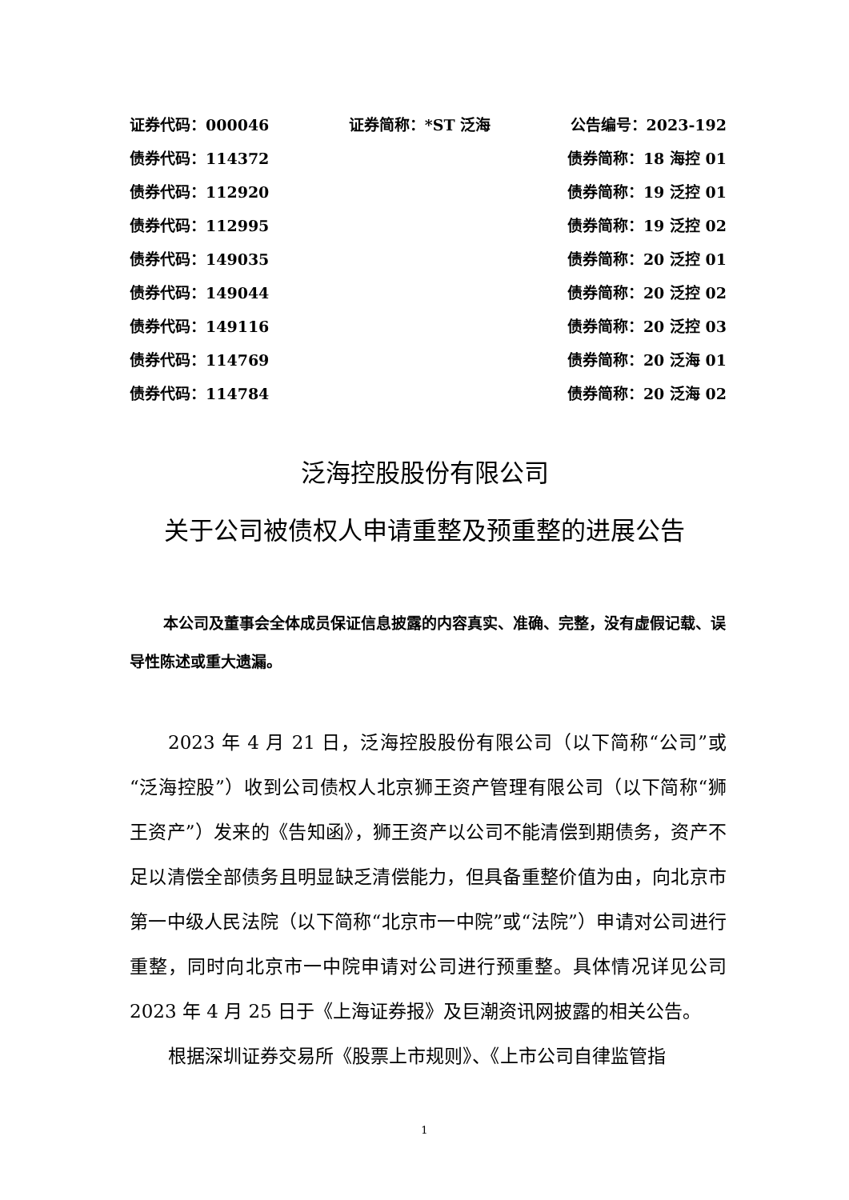证券代码：000046 证券简称：*ST 泛海 公告编号：2023-192
债券代码：114372 债券简称：18 海控 01
债券代码：112920 债券简称：19 泛控 01
债券代码：112995 债券简称：19 泛控 02
债券代码：149035 债券简称：20 泛控 01
债券代码：149044 债券简称：20 泛控 02
债券代码：149116 债券简称：20 泛控 03
债券代码：114769 债券简称：20 泛海 01
债券代码：114784 债券简称：20 泛海 02
泛海控股股份有限公司
关于公司被债权人申请重整及预重整的进展公告
本公司及董事会全体成员保证信息披露的内容真实、准确、完整，没有虚假记载、误导性陈述或重大遗漏。
2023 年 4 月 21 日，泛海控股股份有限公司（以下简称“公司”或“泛海控股”）收到公司债权人北京狮王资产管理有限公司（以下简称“狮王资产”）发来的《告知函》，狮王资产以公司不能清偿到期债务，资产不足以清偿全部债务且明显缺乏清偿能力，但具备重整价值为由，向北京市第一中级人民法院（以下简称“北京市一中院”或“法院”）申请对公司进行重整，同时向北京市一中院申请对公司进行预重整。具体情况详见公司 2023 年 4 月 25 日于《上海证券报》及巨潮资讯网披露的相关公告。
根据深圳证券交易所《股票上市规则》、《上市公司自律监管指
1